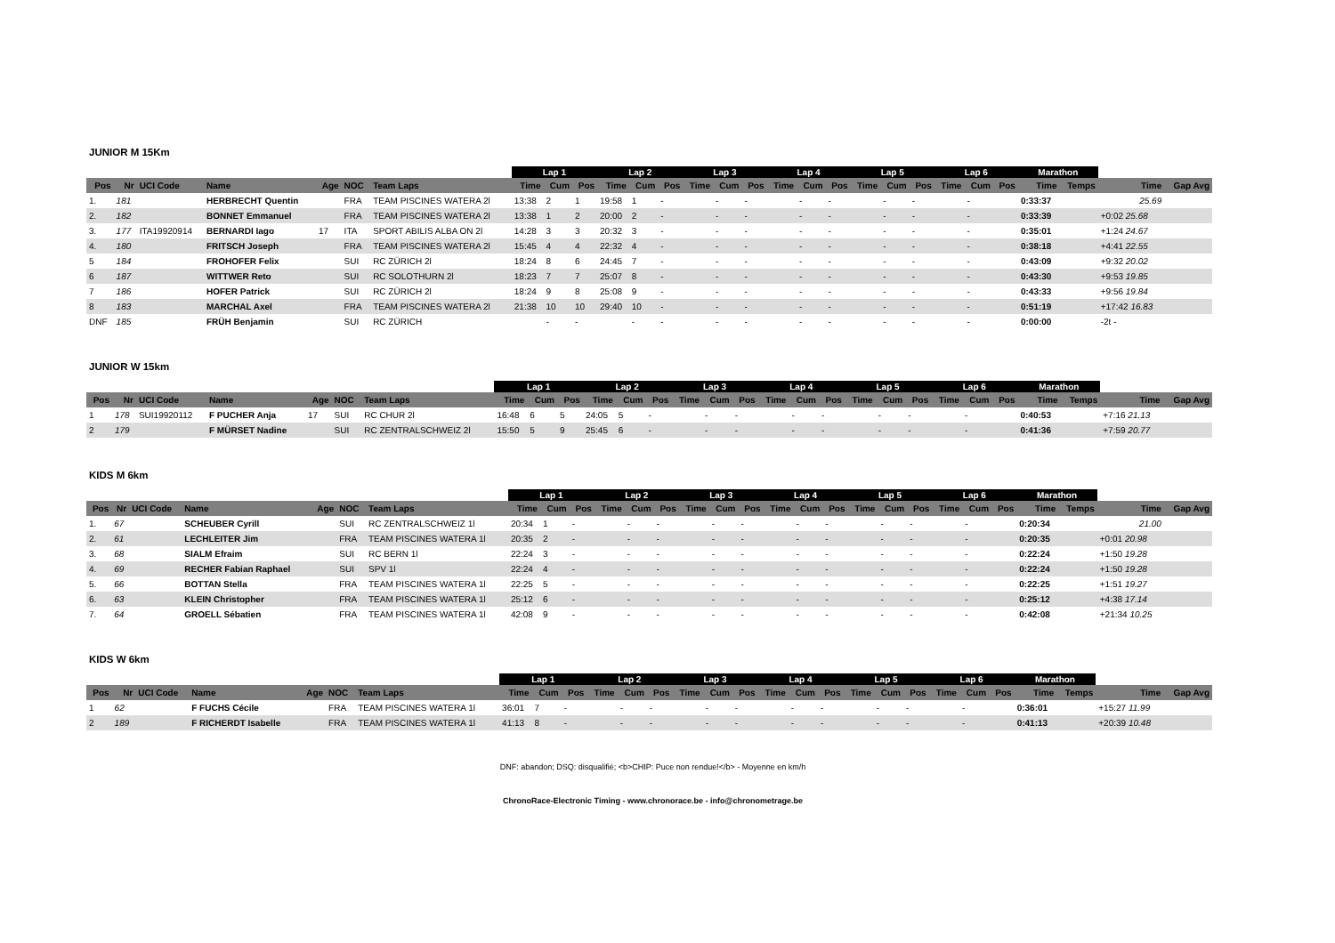JUNIOR M 15Km
| | | | | | | | Lap 1 | | | Lap 2 | | | Lap 3 | | | Lap 4 | | | Lap 5 | | | Lap 6 | | | Marathon | | | |
| --- | --- | --- | --- | --- | --- | --- | --- | --- | --- | --- | --- | --- | --- | --- | --- | --- | --- | --- | --- | --- | --- | --- | --- | --- | --- | --- | --- | --- |
| Pos | Nr | UCI Code | Name | Age | NOC | Team Laps | Time | Cum | Pos | Time | Cum | Pos | Time | Cum | Pos | Time | Cum | Pos | Time | Cum | Pos | Time | Cum | Pos | Time | Temps | Time | Gap Avg |
| 1. | 181 | | HERBRECHT Quentin | | FRA | TEAM PISCINES WATERA 2l | 13:38 | 2 | 1 | 19:58 | 1 | - | | - | - | | - | - | | - | - | | - | | 0:33:37 | | 25.69 | |
| 2. | 182 | | BONNET Emmanuel | | FRA | TEAM PISCINES WATERA 2l | 13:38 | 1 | 2 | 20:00 | 2 | - | | - | - | | - | - | | - | - | | - | | 0:33:39 | | +0:02 25.68 | |
| 3. | 177 | ITA19920914 | BERNARDI Iago | 17 | ITA | SPORT ABILIS ALBA ON 2l | 14:28 | 3 | 3 | 20:32 | 3 | - | | - | - | | - | - | | - | - | | - | | 0:35:01 | | +1:24 24.67 | |
| 4. | 180 | | FRITSCH Joseph | | FRA | TEAM PISCINES WATERA 2l | 15:45 | 4 | 4 | 22:32 | 4 | - | | - | - | | - | - | | - | - | | - | | 0:38:18 | | +4:41 22.55 | |
| 5 | 184 | | FROHOFER Felix | | SUI | RC ZÜRICH 2l | 18:24 | 8 | 6 | 24:45 | 7 | - | | - | - | | - | - | | - | - | | - | | 0:43:09 | | +9:32 20.02 | |
| 6 | 187 | | WITTWER Reto | | SUI | RC SOLOTHURN 2l | 18:23 | 7 | 7 | 25:07 | 8 | - | | - | - | | - | - | | - | - | | - | | 0:43:30 | | +9:53 19.85 | |
| 7 | 186 | | HOFER Patrick | | SUI | RC ZÜRICH 2l | 18:24 | 9 | 8 | 25:08 | 9 | - | | - | - | | - | - | | - | - | | - | | 0:43:33 | | +9:56 19.84 | |
| 8 | 183 | | MARCHAL Axel | | FRA | TEAM PISCINES WATERA 2l | 21:38 | 10 | 10 | 29:40 | 10 | - | | - | - | | - | - | | - | - | | - | | 0:51:19 | | +17:42 16.83 | |
| DNF | 185 | | FRÜH Benjamin | | SUI | RC ZÜRICH | | - | - | | - | - | | - | - | | - | - | | - | - | | - | | 0:00:00 | | -2t - | |
JUNIOR W 15km
| | | | | | | | Lap 1 | | | Lap 2 | | | Lap 3 | | | Lap 4 | | | Lap 5 | | | Lap 6 | | | Marathon | | | |
| --- | --- | --- | --- | --- | --- | --- | --- | --- | --- | --- | --- | --- | --- | --- | --- | --- | --- | --- | --- | --- | --- | --- | --- | --- | --- | --- | --- | --- |
| Pos | Nr | UCI Code | Name | Age | NOC | Team Laps | Time | Cum | Pos | Time | Cum | Pos | Time | Cum | Pos | Time | Cum | Pos | Time | Cum | Pos | Time | Cum | Pos | Time | Temps | Time | Gap Avg |
| 1 | 178 | SUI19920112 | F PUCHER Anja | 17 | SUI | RC CHUR 2l | 16:48 | 6 | 5 | 24:05 | 5 | - | | - | - | | - | - | | - | - | | - | | 0:40:53 | | +7:16 21.13 | |
| 2 | 179 | | F MÜRSET Nadine | | SUI | RC ZENTRALSCHWEIZ 2l | 15:50 | 5 | 9 | 25:45 | 6 | - | | - | - | | - | - | | - | - | | - | | 0:41:36 | | +7:59 20.77 | |
KIDS M 6km
| | | | | | | | Lap 1 | | | Lap 2 | | | Lap 3 | | | Lap 4 | | | Lap 5 | | | Lap 6 | | | Marathon | | | |
| --- | --- | --- | --- | --- | --- | --- | --- | --- | --- | --- | --- | --- | --- | --- | --- | --- | --- | --- | --- | --- | --- | --- | --- | --- | --- | --- | --- | --- |
| Pos | Nr | UCI Code | Name | Age | NOC | Team Laps | Time | Cum | Pos | Time | Cum | Pos | Time | Cum | Pos | Time | Cum | Pos | Time | Cum | Pos | Time | Cum | Pos | Time | Temps | Time | Gap Avg |
| 1. | 67 | | SCHEUBER Cyrill | | SUI | RC ZENTRALSCHWEIZ 1l | 20:34 | 1 | - | | - | - | | - | - | | - | - | | - | - | | - | | 0:20:34 | | 21.00 | |
| 2. | 61 | | LECHLEITER Jim | | FRA | TEAM PISCINES WATERA 1l | 20:35 | 2 | - | | - | - | | - | - | | - | - | | - | - | | - | | 0:20:35 | | +0:01 20.98 | |
| 3. | 68 | | SIALM Efraim | | SUI | RC BERN 1l | 22:24 | 3 | - | | - | - | | - | - | | - | - | | - | - | | - | | 0:22:24 | | +1:50 19.28 | |
| 4. | 69 | | RECHER Fabian Raphael | | SUI | SPV 1l | 22:24 | 4 | - | | - | - | | - | - | | - | - | | - | - | | - | | 0:22:24 | | +1:50 19.28 | |
| 5. | 66 | | BOTTAN Stella | | FRA | TEAM PISCINES WATERA 1l | 22:25 | 5 | - | | - | - | | - | - | | - | - | | - | - | | - | | 0:22:25 | | +1:51 19.27 | |
| 6. | 63 | | KLEIN Christopher | | FRA | TEAM PISCINES WATERA 1l | 25:12 | 6 | - | | - | - | | - | - | | - | - | | - | - | | - | | 0:25:12 | | +4:38 17.14 | |
| 7. | 64 | | GROELL Sébatien | | FRA | TEAM PISCINES WATERA 1l | 42:08 | 9 | - | | - | - | | - | - | | - | - | | - | - | | - | | 0:42:08 | | +21:34 10.25 | |
KIDS W 6km
| | | | | | | | Lap 1 | | | Lap 2 | | | Lap 3 | | | Lap 4 | | | Lap 5 | | | Lap 6 | | | Marathon | | | |
| --- | --- | --- | --- | --- | --- | --- | --- | --- | --- | --- | --- | --- | --- | --- | --- | --- | --- | --- | --- | --- | --- | --- | --- | --- | --- | --- | --- | --- |
| Pos | Nr | UCI Code | Name | Age | NOC | Team Laps | Time | Cum | Pos | Time | Cum | Pos | Time | Cum | Pos | Time | Cum | Pos | Time | Cum | Pos | Time | Cum | Pos | Time | Temps | Time | Gap Avg |
| 1 | 62 | | F FUCHS Cécile | | FRA | TEAM PISCINES WATERA 1l | 36:01 | 7 | - | | - | - | | - | - | | - | - | | - | - | | - | | 0:36:01 | | +15:27 11.99 | |
| 2 | 189 | | F RICHERDT Isabelle | | FRA | TEAM PISCINES WATERA 1l | 41:13 | 8 | - | | - | - | | - | - | | - | - | | - | - | | - | | 0:41:13 | | +20:39 10.48 | |
DNF: abandon; DSQ: disqualifié; <b>CHIP: Puce non rendue!</b> - Moyenne en km/h
ChronoRace-Electronic Timing - www.chronorace.be - info@chronometrage.be